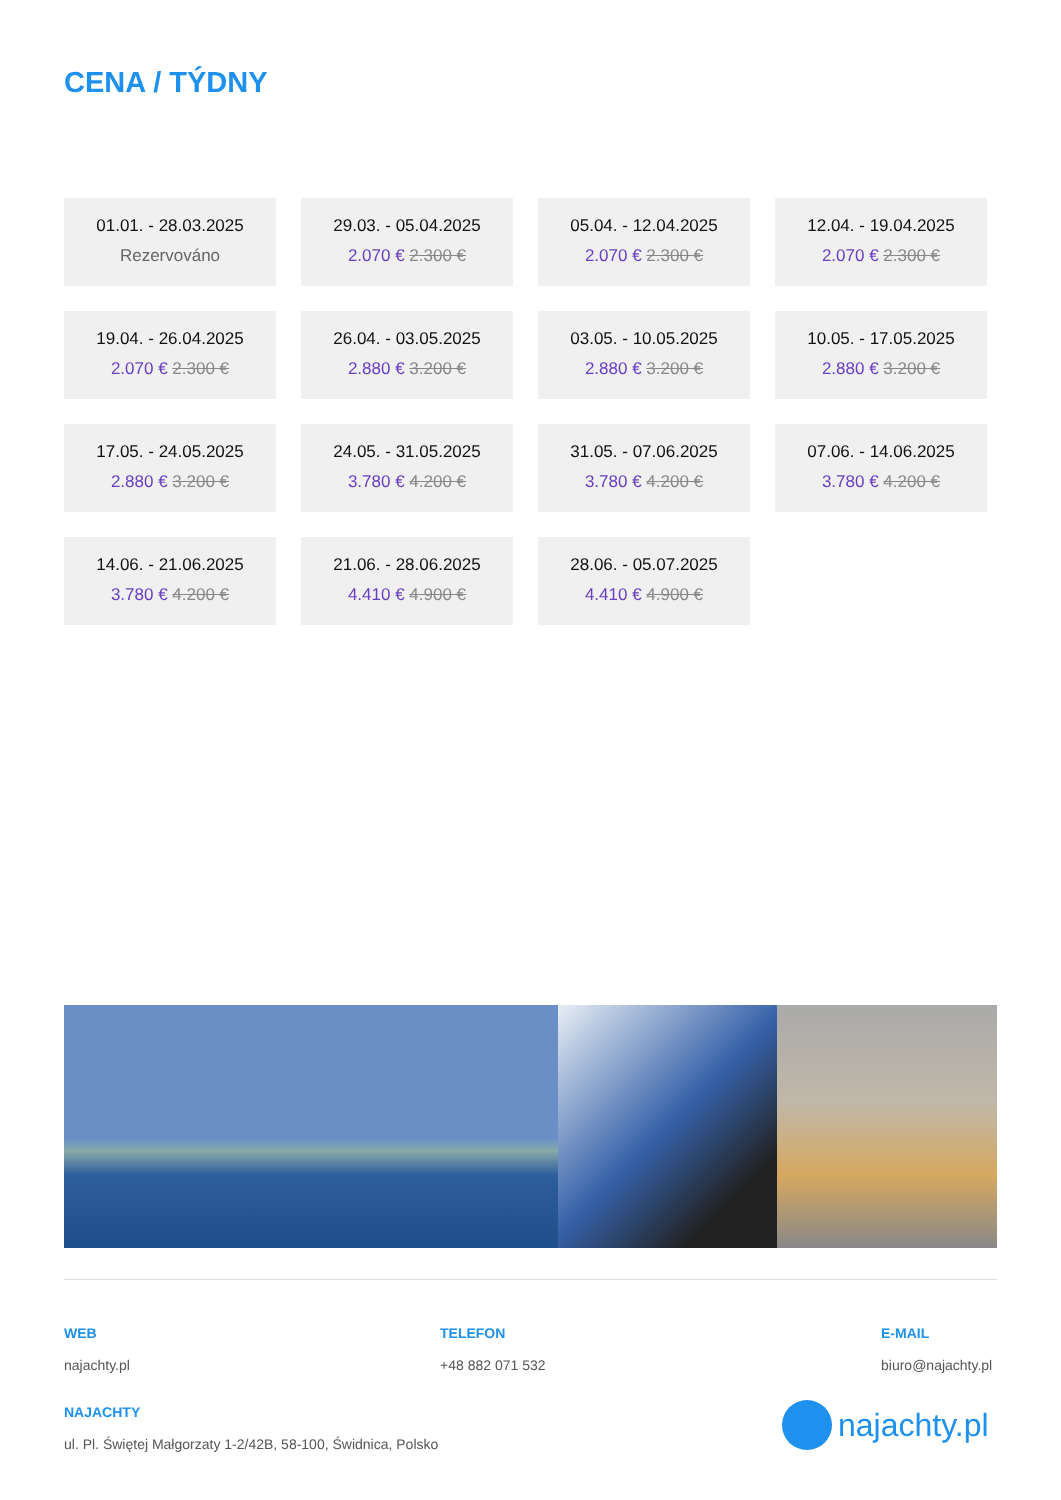CENA / TÝDNY
01.01. - 28.03.2025
Rezervováno
29.03. - 05.04.2025
2.070 € 2.300 €
05.04. - 12.04.2025
2.070 € 2.300 €
12.04. - 19.04.2025
2.070 € 2.300 €
19.04. - 26.04.2025
2.070 € 2.300 €
26.04. - 03.05.2025
2.880 € 3.200 €
03.05. - 10.05.2025
2.880 € 3.200 €
10.05. - 17.05.2025
2.880 € 3.200 €
17.05. - 24.05.2025
2.880 € 3.200 €
24.05. - 31.05.2025
3.780 € 4.200 €
31.05. - 07.06.2025
3.780 € 4.200 €
07.06. - 14.06.2025
3.780 € 4.200 €
14.06. - 21.06.2025
3.780 € 4.200 €
21.06. - 28.06.2025
4.410 € 4.900 €
28.06. - 05.07.2025
4.410 € 4.900 €
WEB
najachty.pl
TELEFON
+48 882 071 532
E-MAIL
biuro@najachty.pl
NAJACHTY
ul. Pl. Świętej Małgorzaty 1-2/42B, 58-100, Świdnica, Polsko
najachty.pl